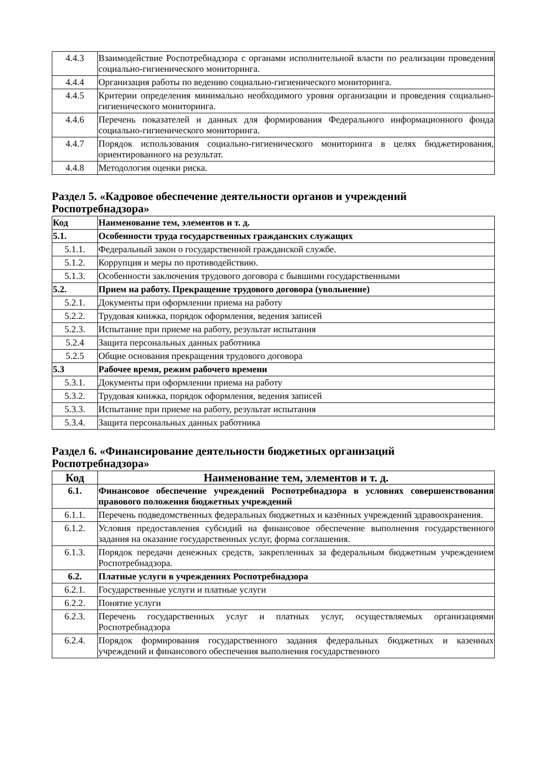| 4.4.3 | Взаимодействие Роспотребнадзора с органами исполнительной власти по реализации проведения социально-гигиенического мониторинга. |
| 4.4.4 | Организация работы по ведению социально-гигиенического мониторинга. |
| 4.4.5 | Критерии определения минимально необходимого уровня организации и проведения социально-гигиенического мониторинга. |
| 4.4.6 | Перечень показателей и данных для формирования Федерального информационного фонда социально-гигиенического мониторинга. |
| 4.4.7 | Порядок использования социально-гигиенического мониторинга в целях бюджетирования, ориентированного на результат. |
| 4.4.8 | Методология оценки риска. |
Раздел 5. «Кадровое обеспечение деятельности органов и учреждений Роспотребнадзора»
| Код | Наименование тем, элементов и т. д. |
| --- | --- |
| 5.1. | Особенности труда государственных гражданских служащих |
| 5.1.1. | Федеральный закон о государственной гражданской службе. |
| 5.1.2. | Коррупция и меры по противодействию. |
| 5.1.3. | Особенности заключения трудового договора с бывшими государственными |
| 5.2. | Прием на работу. Прекращение трудового договора (увольнение) |
| 5.2.1. | Документы при оформлении приема на работу |
| 5.2.2. | Трудовая книжка, порядок оформления, ведения записей |
| 5.2.3. | Испытание при приеме на работу, результат испытания |
| 5.2.4 | Защита персональных данных работника |
| 5.2.5 | Общие основания прекращения трудового договора |
| 5.3 | Рабочее время, режим рабочего времени |
| 5.3.1. | Документы при оформлении приема на работу |
| 5.3.2. | Трудовая книжка, порядок оформления, ведения записей |
| 5.3.3. | Испытание при приеме на работу, результат испытания |
| 5.3.4. | Защита персональных данных работника |
Раздел 6. «Финансирование деятельности бюджетных организаций Роспотребнадзора»
| Код | Наименование тем, элементов и т. д. |
| --- | --- |
| 6.1. | Финансовое обеспечение учреждений Роспотребнадзора в условиях совершенствования правового положения бюджетных учреждений |
| 6.1.1. | Перечень подведомственных федеральных бюджетных и казённых учреждений здравоохранения. |
| 6.1.2. | Условия предоставления субсидий на финансовое обеспечение выполнения государственного задания на оказание государственных услуг, форма соглашения. |
| 6.1.3. | Порядок передачи денежных средств, закрепленных за федеральным бюджетным учреждением Роспотребнадзора. |
| 6.2. | Платные услуги в учреждениях Роспотребнадзора |
| 6.2.1. | Государственные услуги и платные услуги |
| 6.2.2. | Понятие услуги |
| 6.2.3. | Перечень государственных услуг и платных услуг, осуществляемых организациями Роспотребнадзора |
| 6.2.4. | Порядок формирования государственного задания федеральных бюджетных и казенных учреждений и финансового обеспечения выполнения государственного |